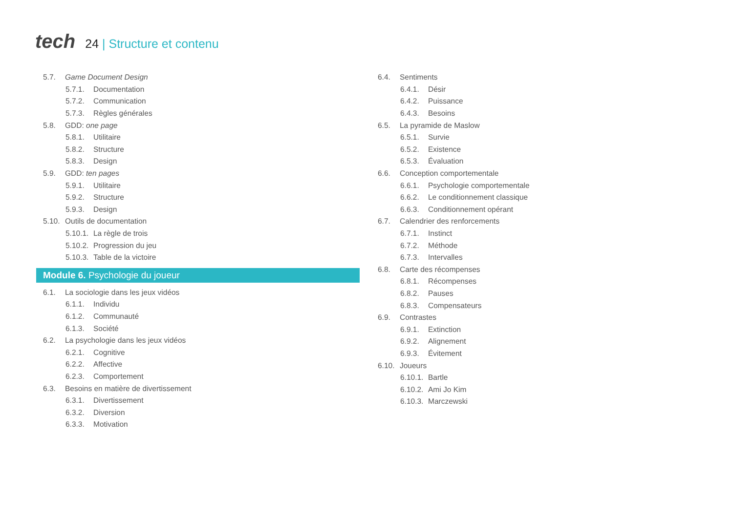tech
24 | Structure et contenu
5.7. Game Document Design
5.7.1.
Documentation
5.7.2.
Communication
5.7.3.
Règles générales
5.8.
GDD: one page
5.8.1.
Utilitaire
5.8.2.
Structure
5.8.3.
Design
5.9.
GDD: ten pages
5.9.1.
Utilitaire
5.9.2.
Structure
5.9.3.
Design
5.10.
Outils de documentation
5.10.1.
La règle de trois
5.10.2.
Progression du jeu
5.10.3.
Table de la victoire
Module 6. Psychologie du joueur
6.1.
La sociologie dans les jeux vidéos
6.1.1.
Individu
6.1.2.
Communauté
6.1.3.
Société
6.2.
La psychologie dans les jeux vidéos
6.2.1.
Cognitive
6.2.2.
Affective
6.2.3.
Comportement
6.3.
Besoins en matière de divertissement
6.3.1.
Divertissement
6.3.2.
Diversion
6.3.3.
Motivation
6.4.
Sentiments
6.4.1.
Désir
6.4.2.
Puissance
6.4.3.
Besoins
6.5.
La pyramide de Maslow
6.5.1.
Survie
6.5.2.
Existence
6.5.3.
Évaluation
6.6.
Conception comportementale
6.6.1.
Psychologie comportementale
6.6.2.
Le conditionnement classique
6.6.3.
Conditionnement opérant
6.7.
Calendrier des renforcements
6.7.1.
Instinct
6.7.2.
Méthode
6.7.3.
Intervalles
6.8.
Carte des récompenses
6.8.1.
Récompenses
6.8.2.
Pauses
6.8.3.
Compensateurs
6.9.
Contrastes
6.9.1.
Extinction
6.9.2.
Alignement
6.9.3.
Évitement
6.10.
Joueurs
6.10.1.
Bartle
6.10.2.
Ami Jo Kim
6.10.3.
Marczewski